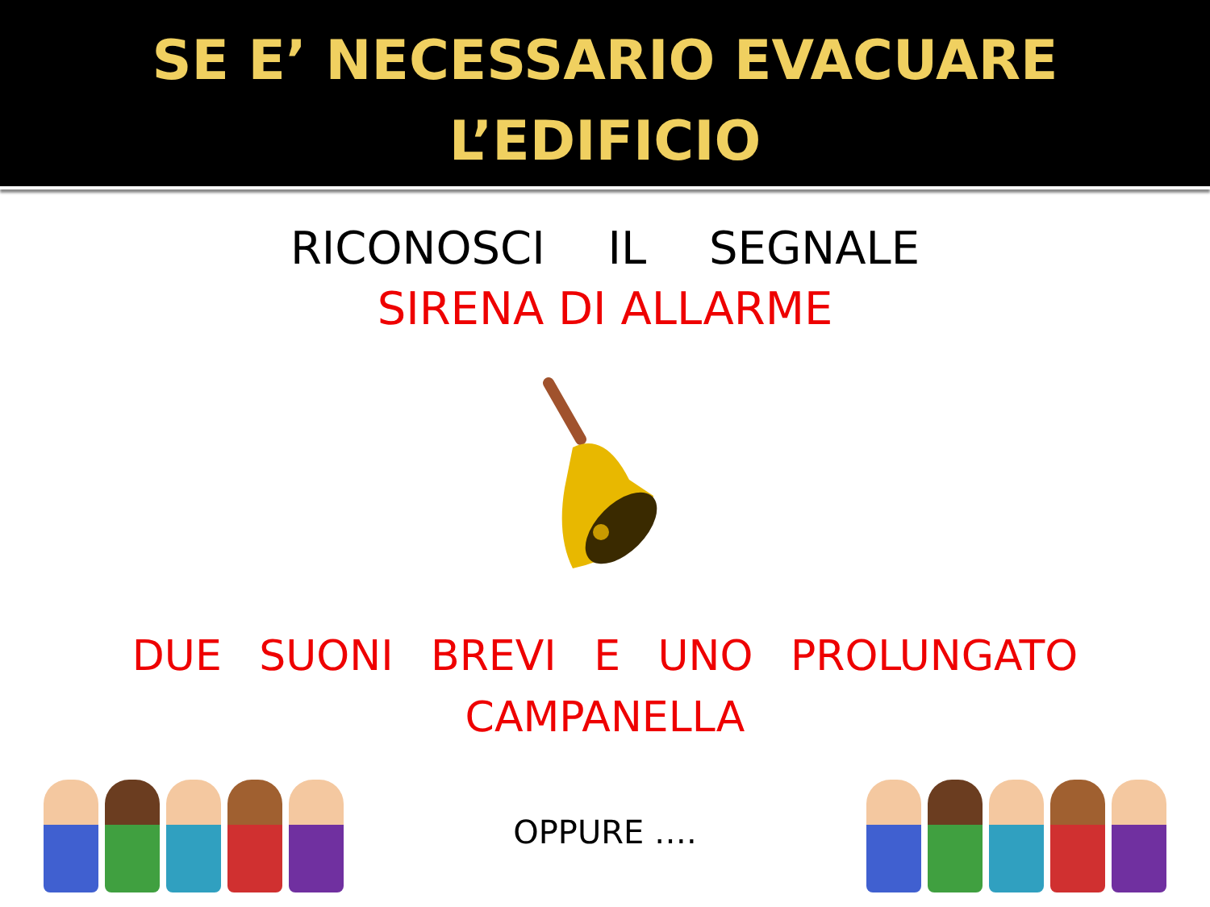SE E’ NECESSARIO EVACUARE
L’EDIFICIO
RICONOSCI IL SEGNALE
SIRENA DI ALLARME
DUE SUONI BREVI E UNO PROLUNGATO
CAMPANELLA
OPPURE ….